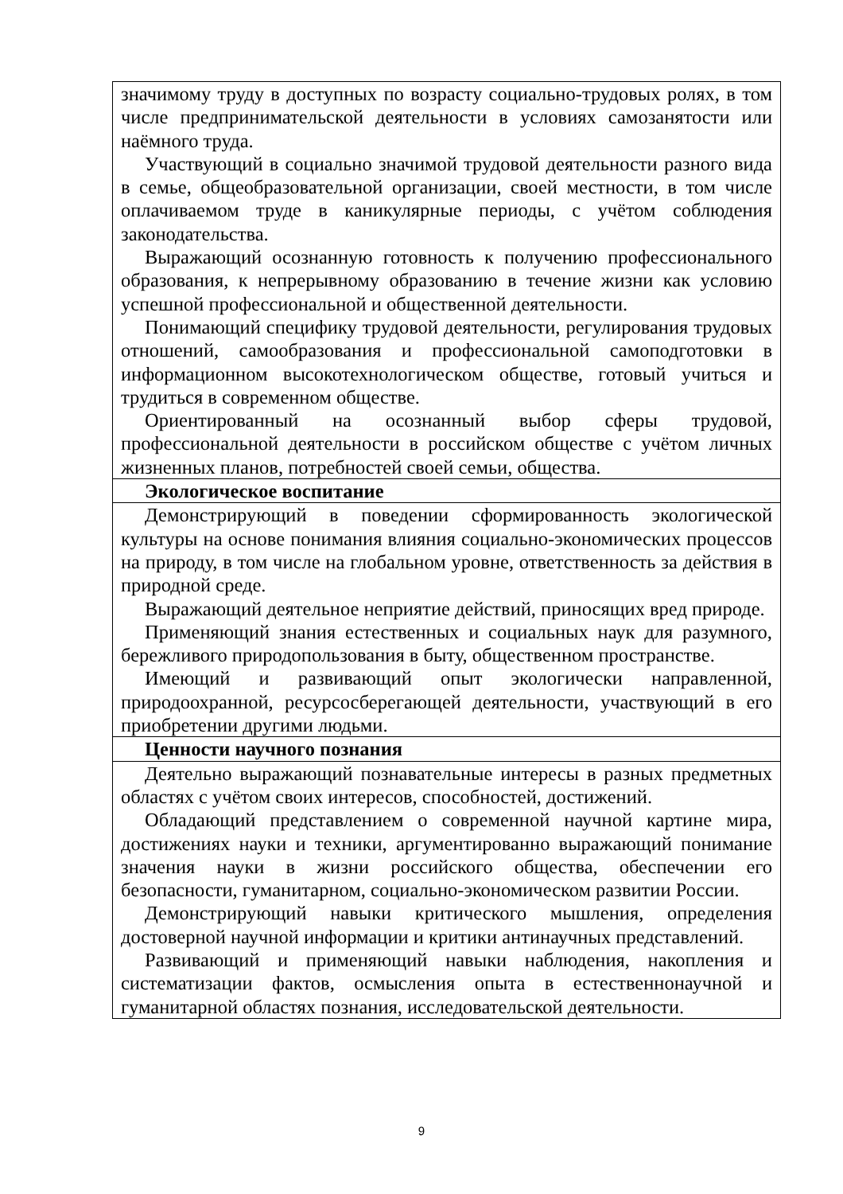| значимому труду в доступных по возрасту социально-трудовых ролях, в том числе предпринимательской деятельности в условиях самозанятости или наёмного труда. Участвующий в социально значимой трудовой деятельности разного вида в семье, общеобразовательной организации, своей местности, в том числе оплачиваемом труде в каникулярные периоды, с учётом соблюдения законодательства. Выражающий осознанную готовность к получению профессионального образования, к непрерывному образованию в течение жизни как условию успешной профессиональной и общественной деятельности. Понимающий специфику трудовой деятельности, регулирования трудовых отношений, самообразования и профессиональной самоподготовки в информационном высокотехнологическом обществе, готовый учиться и трудиться в современном обществе. Ориентированный на осознанный выбор сферы трудовой, профессиональной деятельности в российском обществе с учётом личных жизненных планов, потребностей своей семьи, общества. |
| Экологическое воспитание |
| Демонстрирующий в поведении сформированность экологической культуры на основе понимания влияния социально-экономических процессов на природу, в том числе на глобальном уровне, ответственность за действия в природной среде. Выражающий деятельное неприятие действий, приносящих вред природе. Применяющий знания естественных и социальных наук для разумного, бережливого природопользования в быту, общественном пространстве. Имеющий и развивающий опыт экологически направленной, природоохранной, ресурсосберегающей деятельности, участвующий в его приобретении другими людьми. |
| Ценности научного познания |
| Деятельно выражающий познавательные интересы в разных предметных областях с учётом своих интересов, способностей, достижений. Обладающий представлением о современной научной картине мира, достижениях науки и техники, аргументированно выражающий понимание значения науки в жизни российского общества, обеспечении его безопасности, гуманитарном, социально-экономическом развитии России. Демонстрирующий навыки критического мышления, определения достоверной научной информации и критики антинаучных представлений. Развивающий и применяющий навыки наблюдения, накопления и систематизации фактов, осмысления опыта в естественнонаучной и гуманитарной областях познания, исследовательской деятельности. |
9